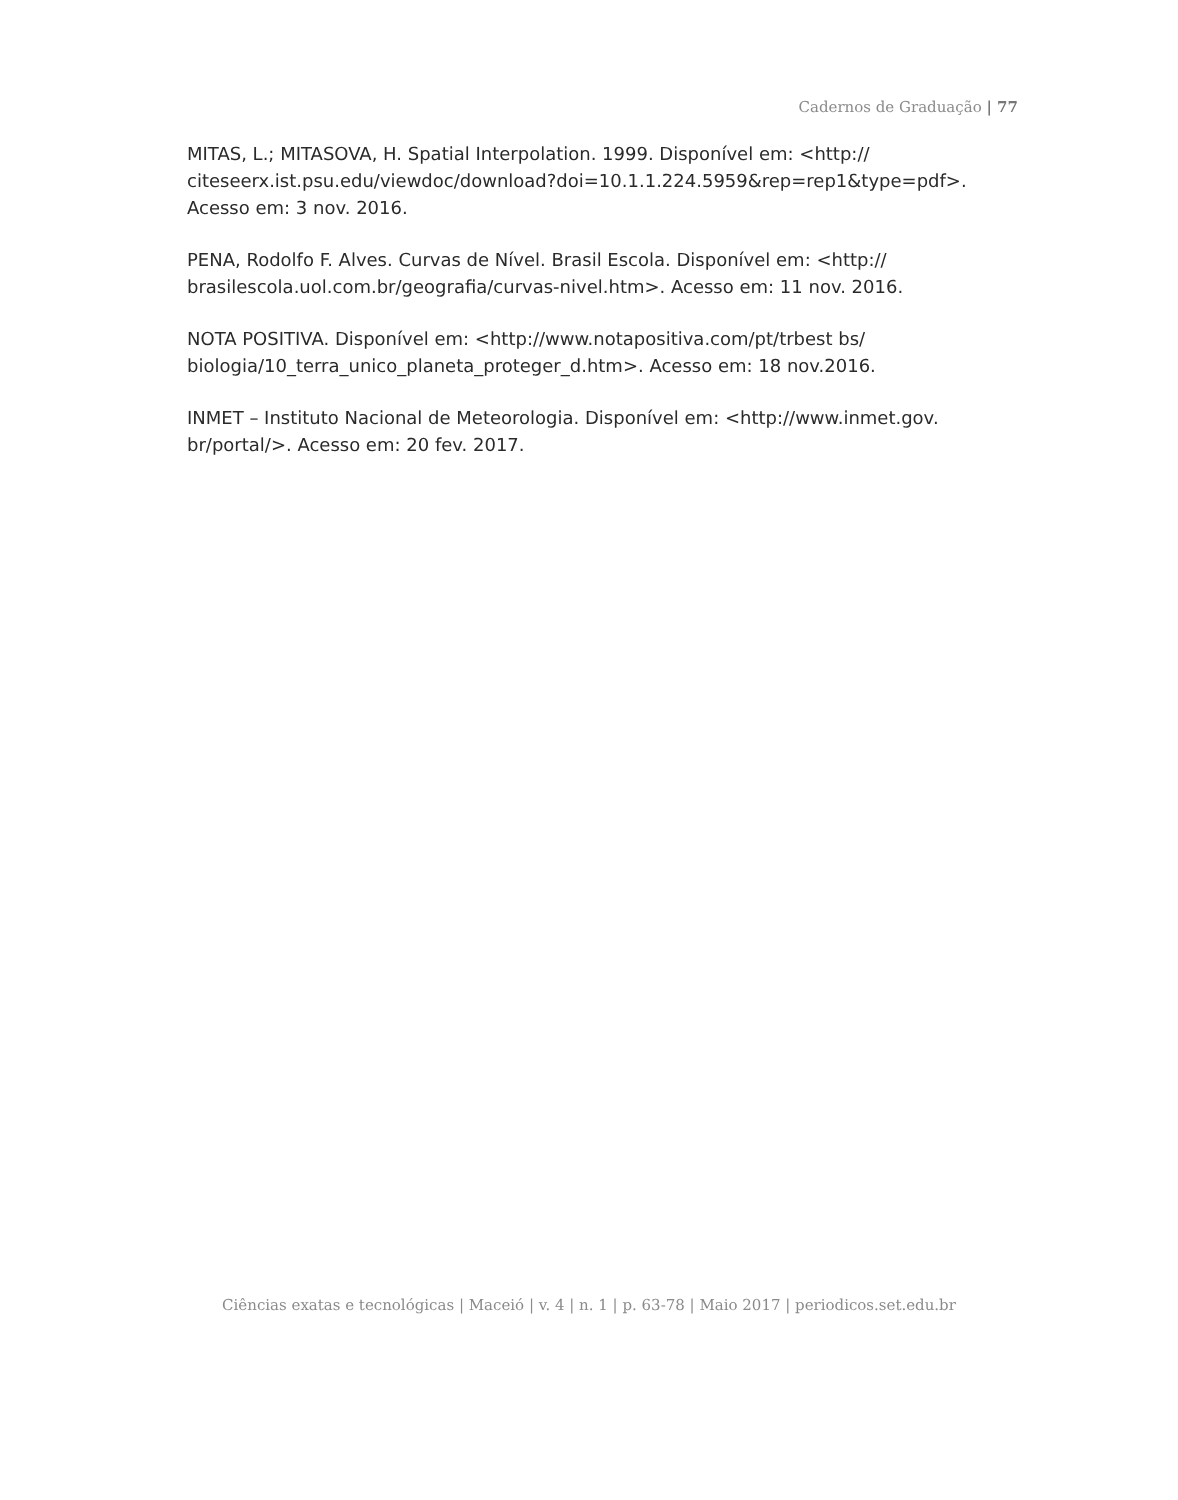Cadernos de Graduação | 77
MITAS, L.; MITASOVA, H. Spatial Interpolation. 1999. Disponível em: <http:// citeseerx.ist.psu.edu/viewdoc/download?doi=10.1.1.224.5959&rep=rep1&type=pdf>. Acesso em: 3 nov. 2016.
PENA, Rodolfo F. Alves. Curvas de Nível. Brasil Escola. Disponível em: <http:// brasilescola.uol.com.br/geografia/curvas-nivel.htm>. Acesso em: 11 nov. 2016.
NOTA POSITIVA. Disponível em: <http://www.notapositiva.com/pt/trbest bs/ biologia/10_terra_unico_planeta_proteger_d.htm>. Acesso em: 18 nov.2016.
INMET – Instituto Nacional de Meteorologia. Disponível em: <http://www.inmet.gov. br/portal/>. Acesso em: 20 fev. 2017.
Ciências exatas e tecnológicas | Maceió | v. 4 | n. 1 | p. 63-78 | Maio 2017 | periodicos.set.edu.br